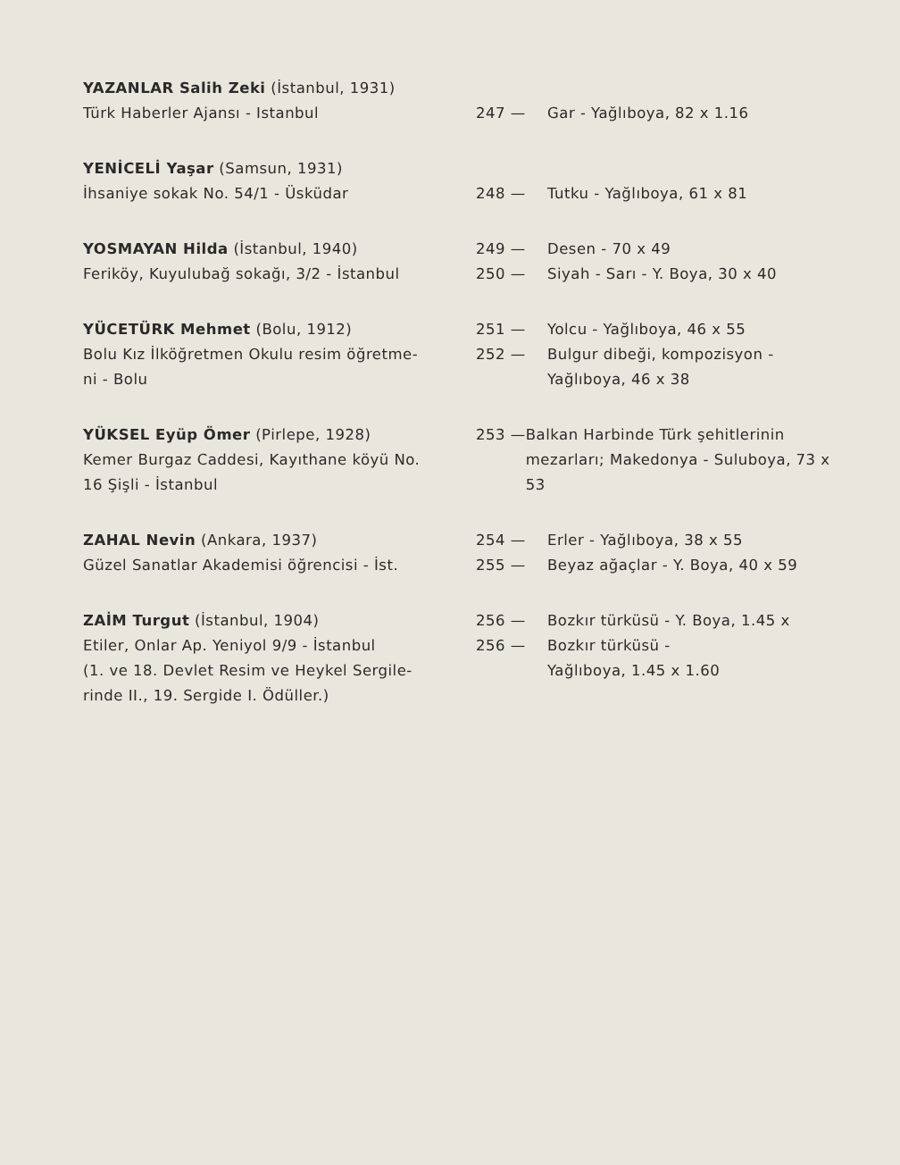YAZANLAR Salih Zeki (İstanbul, 1931)
Türk Haberler Ajansı - Istanbul
247 — Gar - Yağlıboya, 82 x 1.16
YENİCELİ Yaşar (Samsun, 1931)
İhsaniye sokak No. 54/1 - Üsküdar
248 — Tutku - Yağlıboya, 61 x 81
YOSMAYAN Hilda (İstanbul, 1940)
Feriköy, Kuyulubağ sokağı, 3/2 - İstanbul
249 — Desen - 70 x 49
250 — Siyah - Sarı - Y. Boya, 30 x 40
YÜCETÜRK Mehmet (Bolu, 1912)
Bolu Kız İlköğretmen Okulu resim öğretme-
ni - Bolu
251 — Yolcu - Yağlıboya, 46 x 55
252 — Bulgur dibeği, kompozisyon -
Yağlıboya, 46 x 38
YÜKSEL Eyüp Ömer (Pirlepe, 1928)
Kemer Burgaz Caddesi, Kayıthane köyü No.
16 Şişli - İstanbul
253 — Balkan Harbinde Türk şehitlerinin mezarları; Makedonya - Suluboya, 73 x 53
ZAHAL Nevin (Ankara, 1937)
Güzel Sanatlar Akademisi öğrencisi - İst.
254 — Erler - Yağlıboya, 38 x 55
255 — Beyaz ağaçlar - Y. Boya, 40 x 59
ZAİM Turgut (İstanbul, 1904)
Etiler, Onlar Ap. Yeniyol 9/9 - İstanbul
(1. ve 18. Devlet Resim ve Heykel Sergile-
rinde II., 19. Sergide I. Ödüller.)
256 — Bozkır türküsü - Y. Boya, 1.45 x
256 — Bozkır türküsü -
Yağlıboya, 1.45 x 1.60